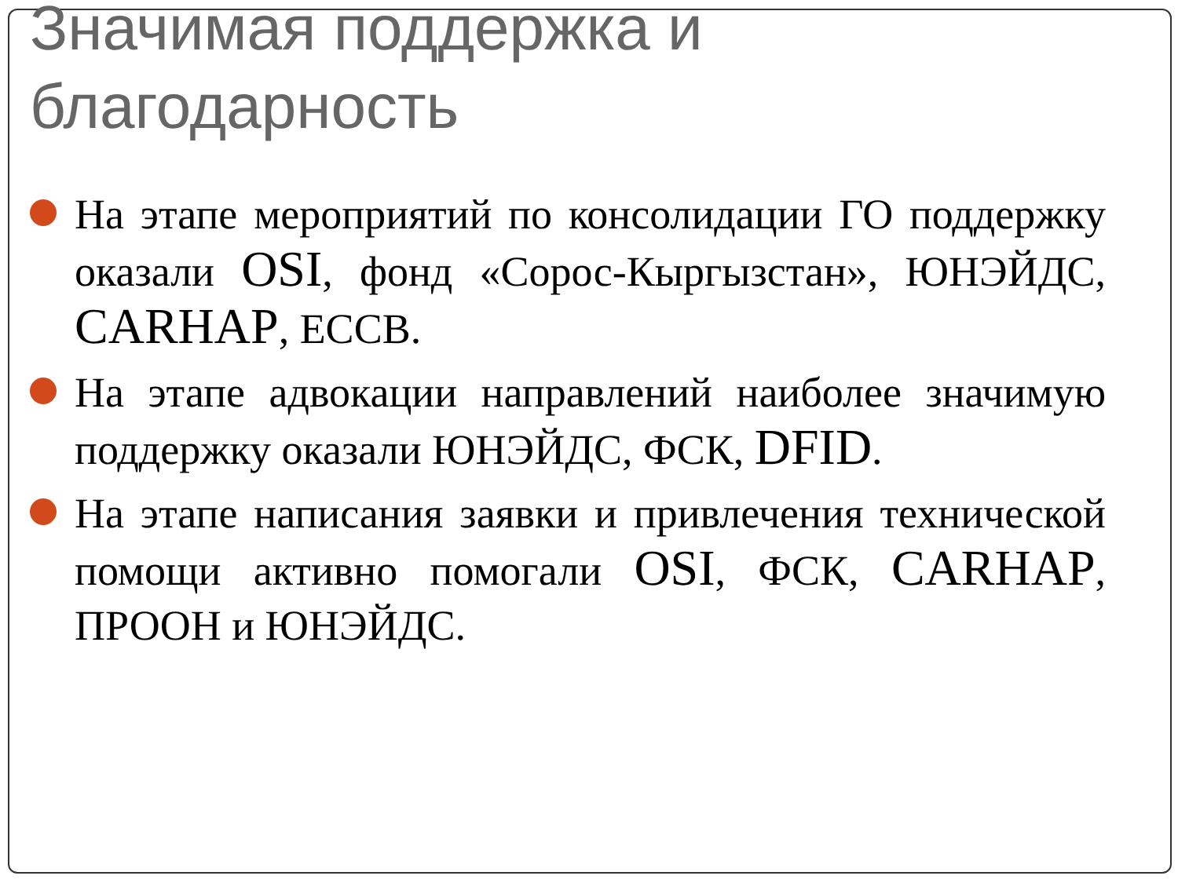Значимая поддержка и
благодарность
На этапе мероприятий по консолидации ГО поддержку оказали OSI, фонд «Сорос-Кыргызстан», ЮНЭЙДС, CARHAP, ЕССВ.
На этапе адвокации направлений наиболее значимую поддержку оказали ЮНЭЙДС, ФСК, DFID.
На этапе написания заявки и привлечения технической помощи активно помогали OSI, ФСК, CARHAP, ПРООН и ЮНЭЙДС.